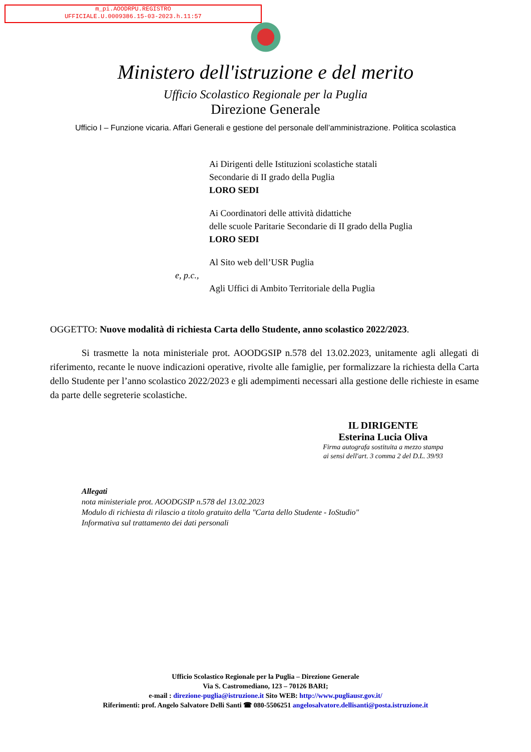m_pi.AOODRPU.REGISTRO
UFFICIALE.U.0009386.15-03-2023.h.11:57
Ministero dell'istruzione e del merito
Ufficio Scolastico Regionale per la Puglia
Direzione Generale
Ufficio I – Funzione vicaria. Affari Generali e gestione del personale dell’amministrazione. Politica scolastica
Ai Dirigenti delle Istituzioni scolastiche statali
Secondarie di II grado della Puglia
LORO SEDI
Ai Coordinatori delle attività didattiche
delle scuole Paritarie Secondarie di II grado della Puglia
LORO SEDI
Al Sito web dell’USR Puglia
e, p.c.,
Agli Uffici di Ambito Territoriale della Puglia
OGGETTO: Nuove modalità di richiesta Carta dello Studente, anno scolastico 2022/2023.
Si trasmette la nota ministeriale prot. AOODGSIP n.578 del 13.02.2023, unitamente agli allegati di riferimento, recante le nuove indicazioni operative, rivolte alle famiglie, per formalizzare la richiesta della Carta dello Studente per l’anno scolastico 2022/2023 e gli adempimenti necessari alla gestione delle richieste in esame da parte delle segreterie scolastiche.
IL DIRIGENTE
Esterina Lucia Oliva
Firma autografa sostituita a mezzo stampa
ai sensi dell'art. 3 comma 2 del D.L. 39/93
Allegati
nota ministeriale prot. AOODGSIP n.578 del 13.02.2023
Modulo di richiesta di rilascio a titolo gratuito della "Carta dello Studente - IoStudio"
Informativa sul trattamento dei dati personali
Ufficio Scolastico Regionale per la Puglia – Direzione Generale
Via S. Castromediano, 123 – 70126 BARI;
e-mail : direzione-puglia@istruzione.it Sito WEB: http://www.pugliausr.gov.it/
Riferimenti: prof. Angelo Salvatore Delli Santi ☎ 080-5506251 angelosalvatore.dellisanti@posta.istruzione.it